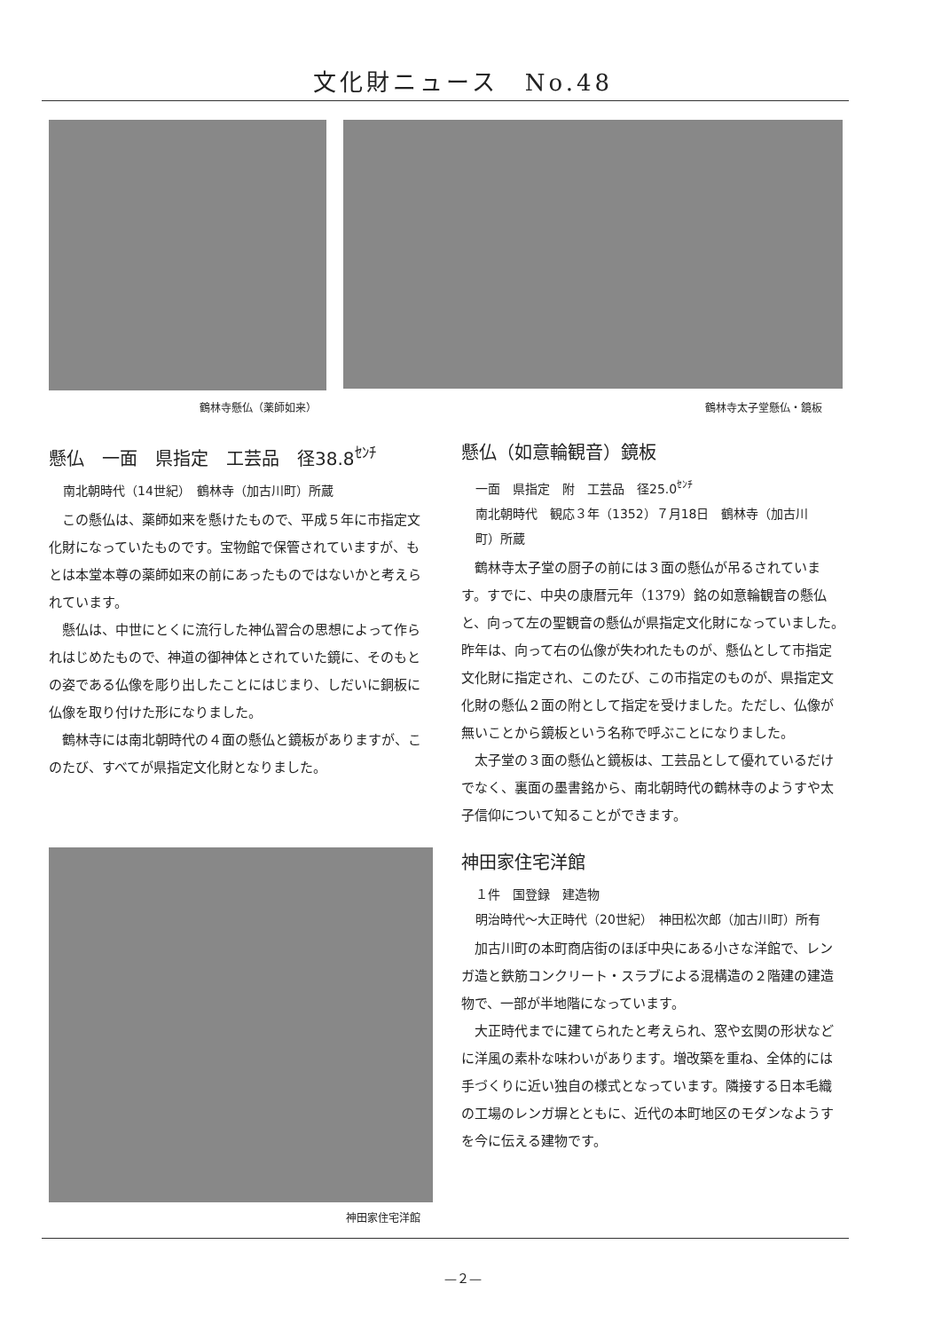文化財ニュース　No.48
鶴林寺懸仏（薬師如来） 鶴林寺太子堂懸仏・鏡板
懸仏　一面　県指定　工芸品　径38.8<sup>ｾﾝﾁ</sup>
南北朝時代（14世紀）　鶴林寺（加古川町）所蔵
この懸仏は、薬師如来を懸けたもので、平成５年に市指定文化財になっていたものです。宝物館で保管されていますが、もとは本堂本尊の薬師如来の前にあったものではないかと考えられています。
懸仏は、中世にとくに流行した神仏習合の思想によって作られはじめたもので、神道の御神体とされていた鏡に、そのもとの姿である仏像を彫り出したことにはじまり、しだいに銅板に仏像を取り付けた形になりました。
鶴林寺には南北朝時代の４面の懸仏と鏡板がありますが、このたび、すべてが県指定文化財となりました。
神田家住宅洋館
懸仏（如意輪観音）鏡板
一面　県指定　附　工芸品　径25.0<sup>ｾﾝﾁ</sup>
南北朝時代　観応３年（1352）７月18日　鶴林寺（加古川町）所蔵
鶴林寺太子堂の厨子の前には３面の懸仏が吊るされています。すでに、中央の康暦元年（1379）銘の如意輪観音の懸仏と、向って左の聖観音の懸仏が県指定文化財になっていました。昨年は、向って右の仏像が失われたものが、懸仏として市指定文化財に指定され、このたび、この市指定のものが、県指定文化財の懸仏２面の附として指定を受けました。ただし、仏像が無いことから鏡板という名称で呼ぶことになりました。
太子堂の３面の懸仏と鏡板は、工芸品として優れているだけでなく、裏面の墨書銘から、南北朝時代の鶴林寺のようすや太子信仰について知ることができます。
神田家住宅洋館
１件　国登録　建造物
明治時代～大正時代（20世紀）　神田松次郎（加古川町）所有
加古川町の本町商店街のほぼ中央にある小さな洋館で、レンガ造と鉄筋コンクリート・スラブによる混構造の２階建の建造物で、一部が半地階になっています。
大正時代までに建てられたと考えられ、窓や玄関の形状などに洋風の素朴な味わいがあります。増改築を重ね、全体的には手づくりに近い独自の様式となっています。隣接する日本毛織の工場のレンガ塀とともに、近代の本町地区のモダンなようすを今に伝える建物です。
—２—